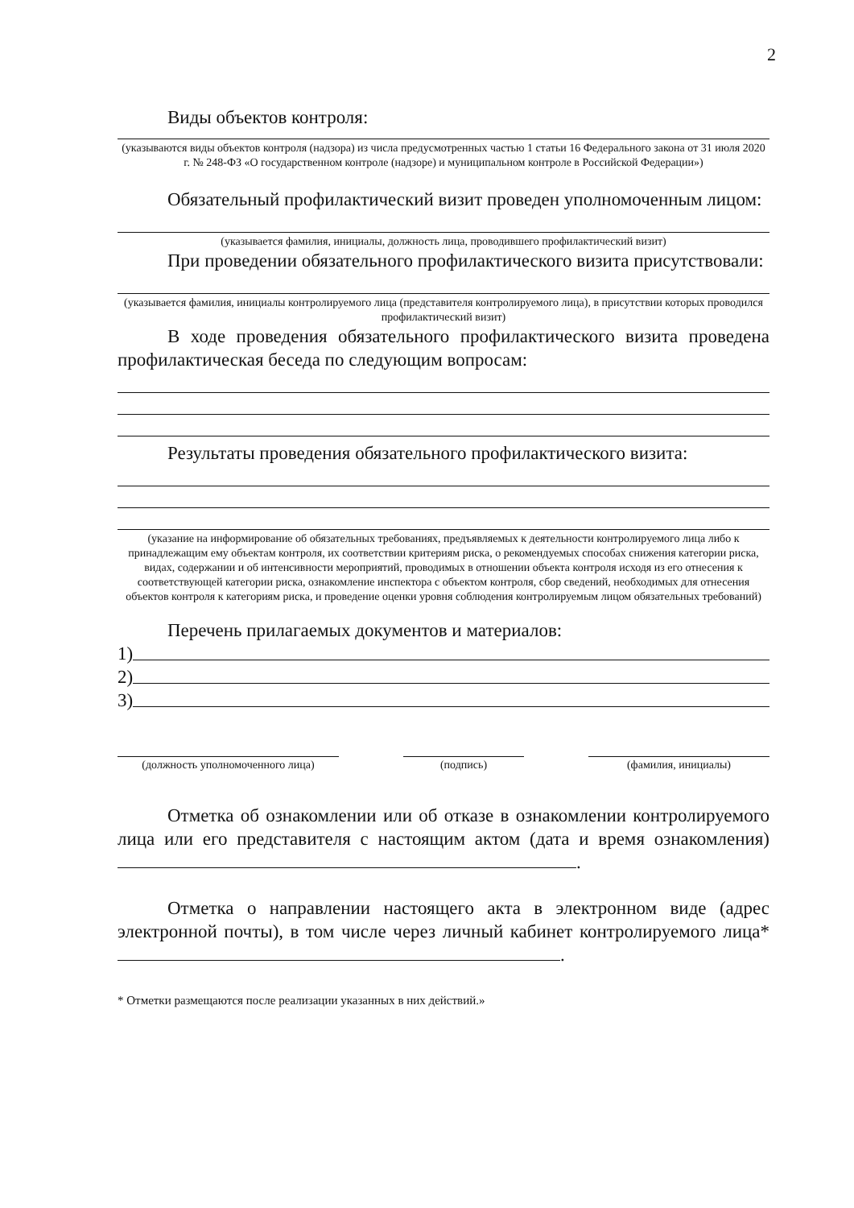2
Виды объектов контроля:
(указываются виды объектов контроля (надзора) из числа предусмотренных частью 1 статьи 16 Федерального закона от 31 июля 2020 г. № 248-ФЗ «О государственном контроле (надзоре) и муниципальном контроле в Российской Федерации»)
Обязательный профилактический визит проведен уполномоченным лицом:
(указывается фамилия, инициалы, должность лица, проводившего профилактический визит)
При проведении обязательного профилактического визита присутствовали:
(указывается фамилия, инициалы контролируемого лица (представителя контролируемого лица), в присутствии которых проводился профилактический визит)
В ходе проведения обязательного профилактического визита проведена профилактическая беседа по следующим вопросам:
Результаты проведения обязательного профилактического визита:
(указание на информирование об обязательных требованиях, предъявляемых к деятельности контролируемого лица либо к принадлежащим ему объектам контроля, их соответствии критериям риска, о рекомендуемых способах снижения категории риска, видах, содержании и об интенсивности мероприятий, проводимых в отношении объекта контроля исходя из его отнесения к соответствующей категории риска, ознакомление инспектора с объектом контроля, сбор сведений, необходимых для отнесения объектов контроля к категориям риска, и проведение оценки уровня соблюдения контролируемым лицом обязательных требований)
Перечень прилагаемых документов и материалов:
1)
2)
3)
(должность уполномоченного лица) (подпись) (фамилия, инициалы)
Отметка об ознакомлении или об отказе в ознакомлении контролируемого лица или его представителя с настоящим актом (дата и время ознакомления) .
Отметка о направлении настоящего акта в электронном виде (адрес электронной почты), в том числе через личный кабинет контролируемого лица* .
* Отметки размещаются после реализации указанных в них действий.»